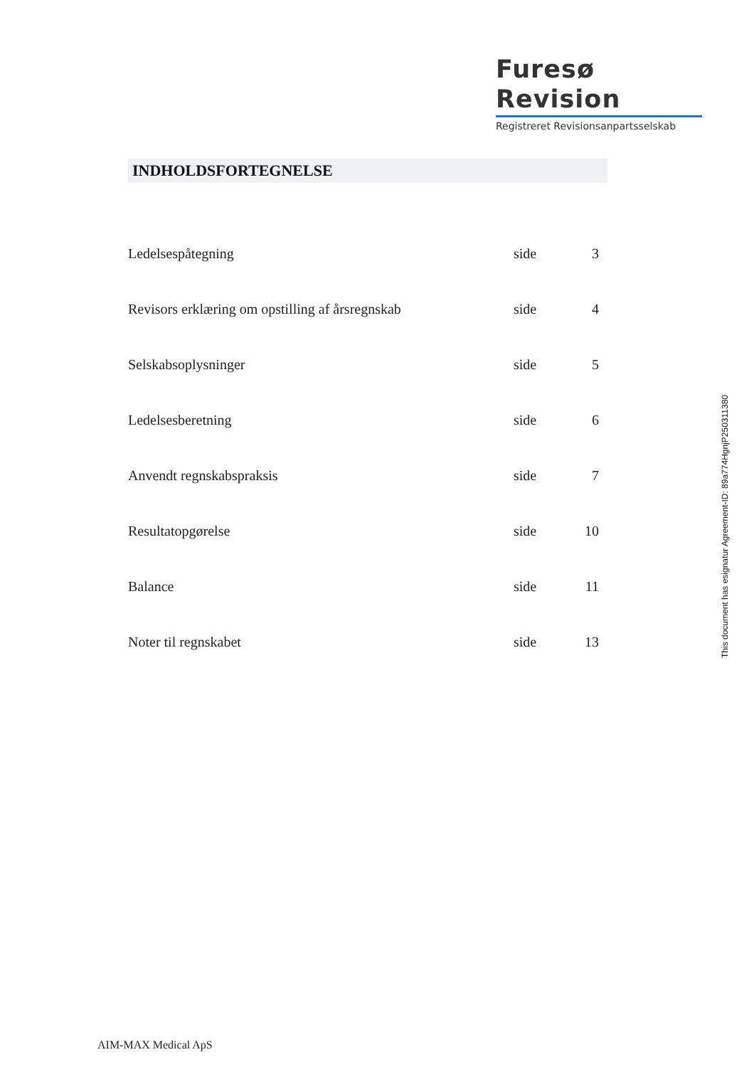Furesø Revision
Registreret Revisionsanpartsselskab
INDHOLDSFORTEGNELSE
| Ledelsespåtegning | side | 3 |
| Revisors erklæring om opstilling af årsregnskab | side | 4 |
| Selskabsoplysninger | side | 5 |
| Ledelsesberetning | side | 6 |
| Anvendt regnskabspraksis | side | 7 |
| Resultatopgørelse | side | 10 |
| Balance | side | 11 |
| Noter til regnskabet | side | 13 |
AIM-MAX Medical ApS
This document has esignatur Agreement-ID: 89a774HgnjP250311380